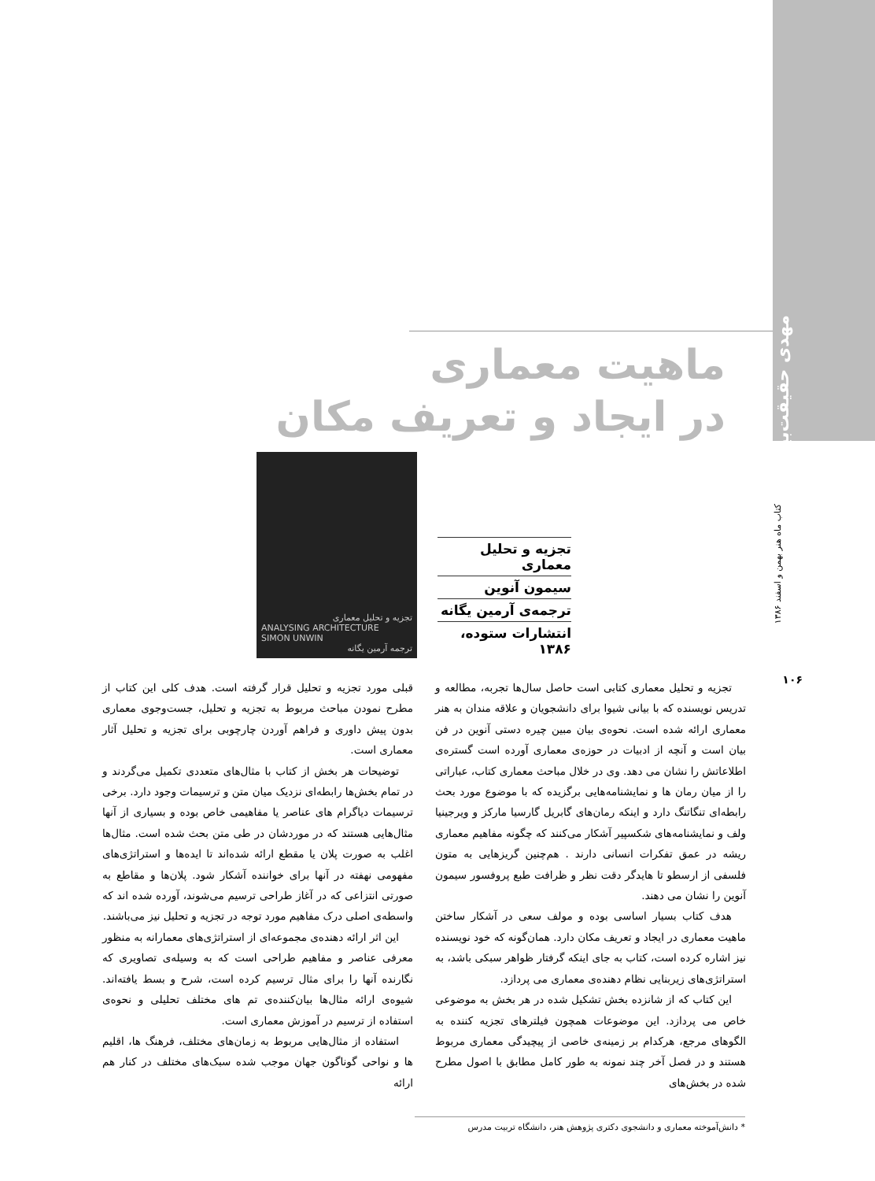مهدی حقیقت‌بین*
کتاب ماه هنر بهمن و اسفند ۱۳۸۶
۱۰۶
ماهیت معماری
در ایجاد و تعریف مکان
تجزیه و تحلیل معماری
ANALYSING ARCHITECTURE
SIMON UNWIN
ترجمه آرمین یگانه
تجزیه و تحلیل معماری
سیمون آنوین
ترجمه‌ی آرمین یگانه
انتشارات ستوده، ۱۳۸۶
تجزیه و تحلیل معماری کتابی است حاصل سال‌ها تجربه، مطالعه و تدریس نویسنده که با بیانی شیوا برای دانشجویان و علاقه مندان به هنر معماری ارائه شده است. نحوه‌ی بیان مبین چیره دستی آنوین در فن بیان است و آنچه از ادبیات در حوزه‌ی معماری آورده است گستره‌ی اطلاعاتش را نشان می دهد. وی در خلال مباحث معماری کتاب، عباراتی را از میان رمان ها و نمایشنامه‌هایی برگزیده که با موضوع مورد بحث رابطه‌ای تنگاتنگ دارد و اینکه رمان‌های گابریل گارسیا مارکز و ویرجینیا ولف و نمایشنامه‌های شکسپیر آشکار می‌کنند که چگونه مفاهیم معماری ریشه در عمق تفکرات انسانی دارند . هم‌چنین گریزهایی به متون فلسفی از ارسطو تا هایدگر دقت نظر و ظرافت طبع پروفسور سیمون آنوین را نشان می دهند.
هدف کتاب بسیار اساسی بوده و مولف سعی در آشکار ساختن ماهیت معماری در ایجاد و تعریف مکان دارد. همان‌گونه که خود نویسنده نیز اشاره کرده است، کتاب به جای اینکه گرفتار ظواهر سبکی باشد، به استراتژی‌های زیربنایی نظام دهنده‌ی معماری می پردازد.
این کتاب که از شانزده بخش تشکیل شده در هر بخش به موضوعی خاص می پردازد. این موضوعات همچون فیلترهای تجزیه کننده به الگوهای مرجع، هرکدام بر زمینه‌ی خاصی از پیچیدگی معماری مربوط هستند و در فصل آخر چند نمونه به طور کامل مطابق با اصول مطرح شده در بخش‌های
قبلی مورد تجزیه و تحلیل قرار گرفته است. هدف کلی این کتاب از مطرح نمودن مباحث مربوط به تجزیه و تحلیل، جست‌وجوی معماری بدون پیش داوری و فراهم آوردن چارچوبی برای تجزیه و تحلیل آثار معماری است.
توضیحات هر بخش از کتاب با مثال‌های متعددی تکمیل می‌گردند و در تمام بخش‌ها رابطه‌ای نزدیک میان متن و ترسیمات وجود دارد. برخی ترسیمات دیاگرام های عناصر یا مفاهیمی خاص بوده و بسیاری از آنها مثال‌هایی هستند که در موردشان در طی متن بحث شده است. مثال‌ها اغلب به صورت پلان یا مقطع ارائه شده‌اند تا ایده‌ها و استراتژی‌های مفهومی نهفته در آنها برای خواننده آشکار شود. پلان‌ها و مقاطع به صورتی انتزاعی که در آغاز طراحی ترسیم می‌شوند، آورده شده اند که واسطه‌ی اصلی درک مفاهیم مورد توجه در تجزیه و تحلیل نیز می‌باشند.
این اثر ارائه دهنده‌ی مجموعه‌ای از استراتژی‌های معمارانه به منظور معرفی عناصر و مفاهیم طراحی است که به وسیله‌ی تصاویری که نگارنده آنها را برای مثال ترسیم کرده است، شرح و بسط یافته‌اند. شیوه‌ی ارائه مثال‌ها بیان‌کننده‌ی تم های مختلف تحلیلی و نحوه‌ی استفاده از ترسیم در آموزش معماری است.
استفاده از مثال‌هایی مربوط به زمان‌های مختلف، فرهنگ ها، اقلیم ها و نواحی گوناگون جهان موجب شده سبک‌های مختلف در کنار هم ارائه
* دانش‌آموخته معماری و دانشجوی دکتری پژوهش هنر، دانشگاه تربیت مدرس